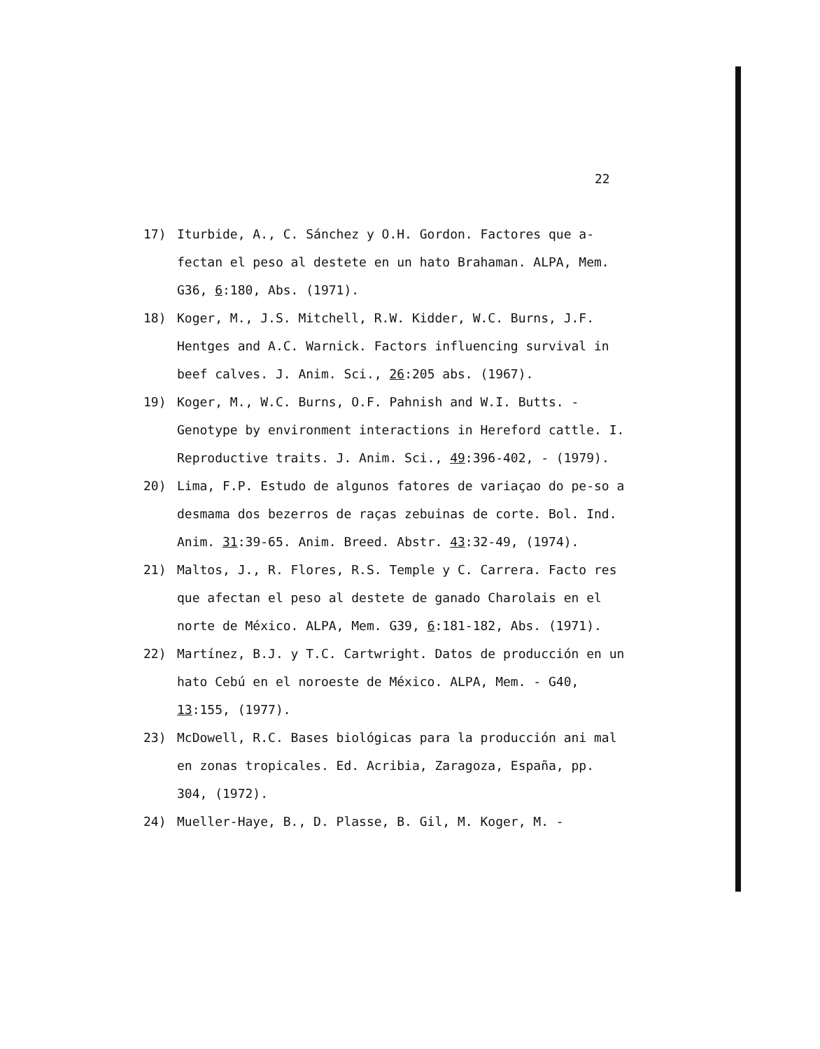22
17) Iturbide, A., C. Sánchez y O.H. Gordon. Factores que a-fectan el peso al destete en un hato Brahaman. ALPA, Mem. G36, 6:180, Abs. (1971).
18) Koger, M., J.S. Mitchell, R.W. Kidder, W.C. Burns, J.F. Hentges and A.C. Warnick. Factors influencing survival in beef calves. J. Anim. Sci., 26:205 abs. (1967).
19) Koger, M., W.C. Burns, O.F. Pahnish and W.I. Butts. - Genotype by environment interactions in Hereford cattle. I. Reproductive traits. J. Anim. Sci., 49:396-402, - (1979).
20) Lima, F.P. Estudo de algunos fatores de variaçao do pe-so a desmama dos bezerros de raças zebuinas de corte. Bol. Ind. Anim. 31:39-65. Anim. Breed. Abstr. 43:32-49, (1974).
21) Maltos, J., R. Flores, R.S. Temple y C. Carrera. Facto res que afectan el peso al destete de ganado Charolais en el norte de México. ALPA, Mem. G39, 6:181-182, Abs. (1971).
22) Martínez, B.J. y T.C. Cartwright. Datos de producción en un hato Cebú en el noroeste de México. ALPA, Mem. - G40, 13:155, (1977).
23) McDowell, R.C. Bases biológicas para la producción ani mal en zonas tropicales. Ed. Acribia, Zaragoza, España, pp. 304, (1972).
24) Mueller-Haye, B., D. Plasse, B. Gil, M. Koger, M. -